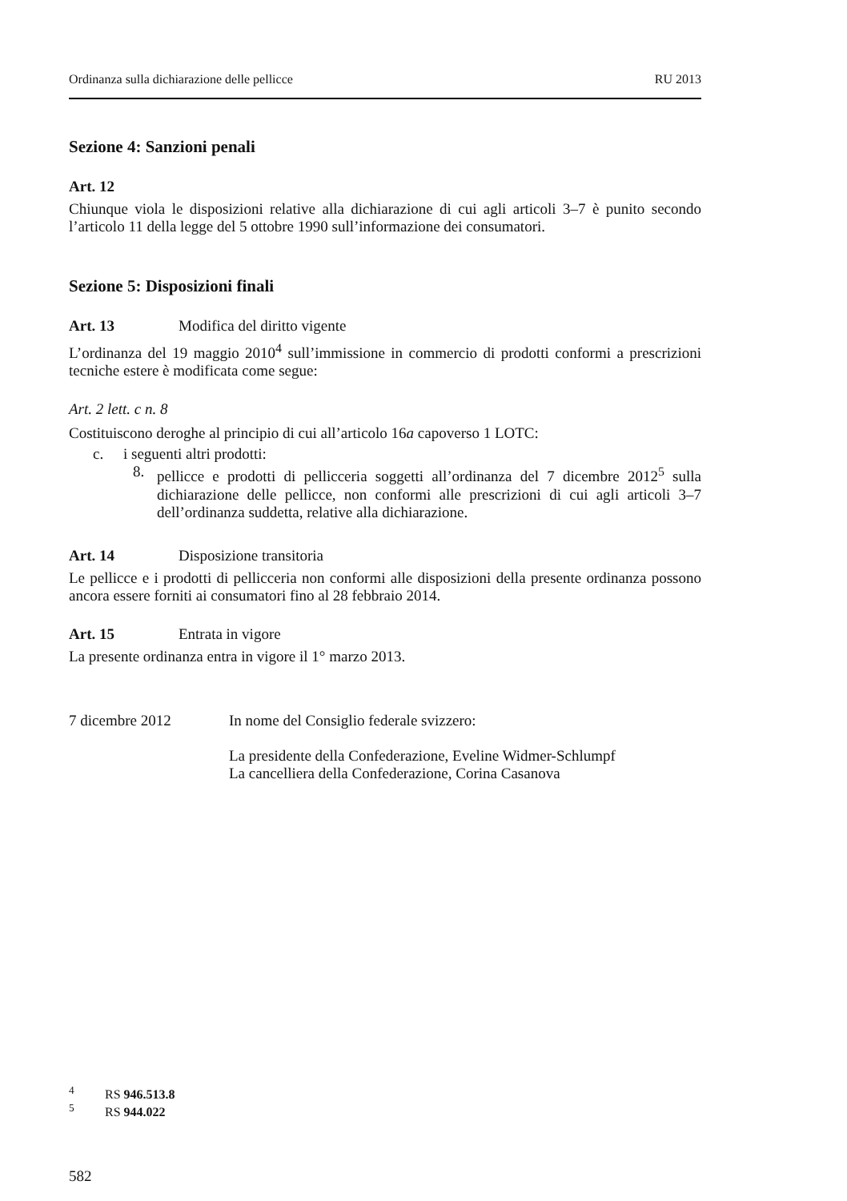Ordinanza sulla dichiarazione delle pellicce RU 2013
Sezione 4: Sanzioni penali
Art. 12
Chiunque viola le disposizioni relative alla dichiarazione di cui agli articoli 3–7 è punito secondo l’articolo 11 della legge del 5 ottobre 1990 sull’informazione dei consumatori.
Sezione 5: Disposizioni finali
Art. 13 Modifica del diritto vigente
L’ordinanza del 19 maggio 2010<sup>4</sup> sull’immissione in commercio di prodotti conformi a prescrizioni tecniche estere è modificata come segue:
Art. 2 lett. c n. 8
Costituiscono deroghe al principio di cui all’articolo 16a capoverso 1 LOTC:
c. i seguenti altri prodotti:
8. pellicce e prodotti di pellicceria soggetti all’ordinanza del 7 dicembre 2012<sup>5</sup> sulla dichiarazione delle pellicce, non conformi alle prescrizioni di cui agli articoli 3–7 dell’ordinanza suddetta, relative alla dichiarazione.
Art. 14 Disposizione transitoria
Le pellicce e i prodotti di pellicceria non conformi alle disposizioni della presente ordinanza possono ancora essere forniti ai consumatori fino al 28 febbraio 2014.
Art. 15 Entrata in vigore
La presente ordinanza entra in vigore il 1° marzo 2013.
7 dicembre 2012 In nome del Consiglio federale svizzero:
La presidente della Confederazione, Eveline Widmer-Schlumpf
La cancelliera della Confederazione, Corina Casanova
<sup>4</sup> RS 946.513.8
<sup>5</sup> RS 944.022
582